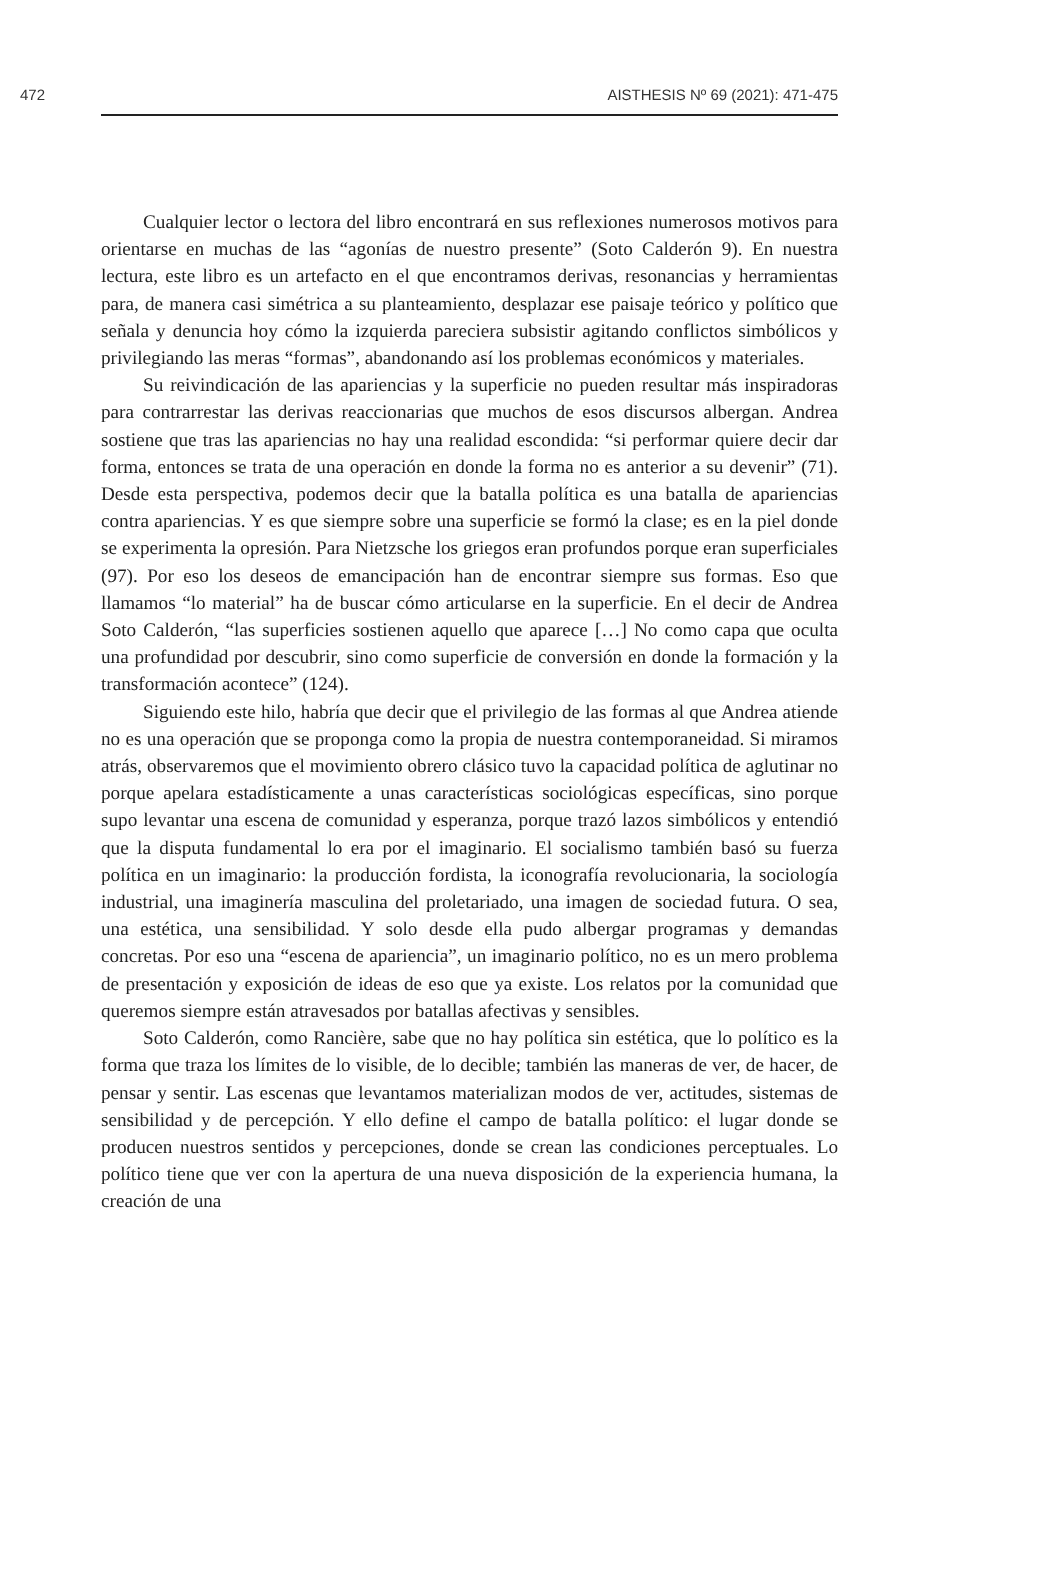472 AISTHESIS Nº 69 (2021): 471-475
Cualquier lector o lectora del libro encontrará en sus reflexiones numerosos motivos para orientarse en muchas de las “agonías de nuestro presente” (Soto Calderón 9). En nuestra lectura, este libro es un artefacto en el que encontramos derivas, resonancias y herramientas para, de manera casi simétrica a su planteamiento, desplazar ese paisaje teórico y político que señala y denuncia hoy cómo la izquierda pareciera subsistir agitando conflictos simbólicos y privilegiando las meras “formas”, abandonando así los problemas económicos y materiales.
Su reivindicación de las apariencias y la superficie no pueden resultar más inspiradoras para contrarrestar las derivas reaccionarias que muchos de esos discursos albergan. Andrea sostiene que tras las apariencias no hay una realidad escondida: “si performar quiere decir dar forma, entonces se trata de una operación en donde la forma no es anterior a su devenir” (71). Desde esta perspectiva, podemos decir que la batalla política es una batalla de apariencias contra apariencias. Y es que siempre sobre una superficie se formó la clase; es en la piel donde se experimenta la opresión. Para Nietzsche los griegos eran profundos porque eran superficiales (97). Por eso los deseos de emancipación han de encontrar siempre sus formas. Eso que llamamos “lo material” ha de buscar cómo articularse en la superficie. En el decir de Andrea Soto Calderón, “las superficies sostienen aquello que aparece […] No como capa que oculta una profundidad por descubrir, sino como superficie de conversión en donde la formación y la transformación acontece” (124).
Siguiendo este hilo, habría que decir que el privilegio de las formas al que Andrea atiende no es una operación que se proponga como la propia de nuestra contemporaneidad. Si miramos atrás, observaremos que el movimiento obrero clásico tuvo la capacidad política de aglutinar no porque apelara estadísticamente a unas características sociológicas específicas, sino porque supo levantar una escena de comunidad y esperanza, porque trazó lazos simbólicos y entendió que la disputa fundamental lo era por el imaginario. El socialismo también basó su fuerza política en un imaginario: la producción fordista, la iconografía revolucionaria, la sociología industrial, una imaginería masculina del proletariado, una imagen de sociedad futura. O sea, una estética, una sensibilidad. Y solo desde ella pudo albergar programas y demandas concretas. Por eso una “escena de apariencia”, un imaginario político, no es un mero problema de presentación y exposición de ideas de eso que ya existe. Los relatos por la comunidad que queremos siempre están atravesados por batallas afectivas y sensibles.
Soto Calderón, como Rancière, sabe que no hay política sin estética, que lo político es la forma que traza los límites de lo visible, de lo decible; también las maneras de ver, de hacer, de pensar y sentir. Las escenas que levantamos materializan modos de ver, actitudes, sistemas de sensibilidad y de percepción. Y ello define el campo de batalla político: el lugar donde se producen nuestros sentidos y percepciones, donde se crean las condiciones perceptuales. Lo político tiene que ver con la apertura de una nueva disposición de la experiencia humana, la creación de una